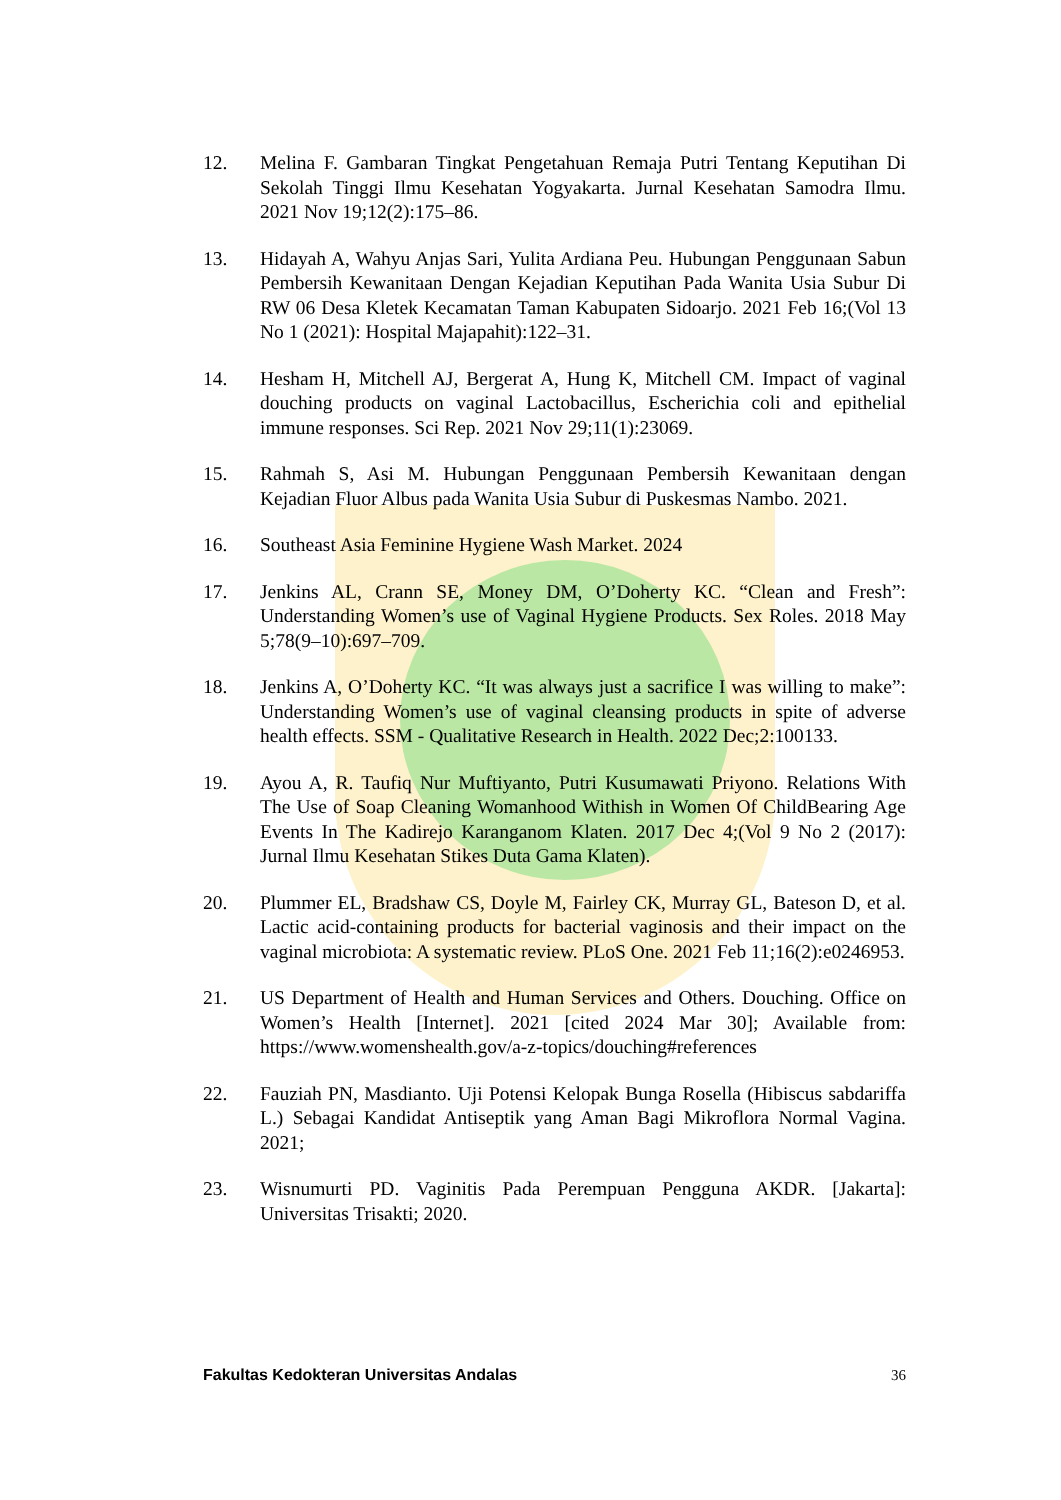12. Melina F. Gambaran Tingkat Pengetahuan Remaja Putri Tentang Keputihan Di Sekolah Tinggi Ilmu Kesehatan Yogyakarta. Jurnal Kesehatan Samodra Ilmu. 2021 Nov 19;12(2):175–86.
13. Hidayah A, Wahyu Anjas Sari, Yulita Ardiana Peu. Hubungan Penggunaan Sabun Pembersih Kewanitaan Dengan Kejadian Keputihan Pada Wanita Usia Subur Di RW 06 Desa Kletek Kecamatan Taman Kabupaten Sidoarjo. 2021 Feb 16;(Vol 13 No 1 (2021): Hospital Majapahit):122–31.
14. Hesham H, Mitchell AJ, Bergerat A, Hung K, Mitchell CM. Impact of vaginal douching products on vaginal Lactobacillus, Escherichia coli and epithelial immune responses. Sci Rep. 2021 Nov 29;11(1):23069.
15. Rahmah S, Asi M. Hubungan Penggunaan Pembersih Kewanitaan dengan Kejadian Fluor Albus pada Wanita Usia Subur di Puskesmas Nambo. 2021.
16. Southeast Asia Feminine Hygiene Wash Market. 2024
17. Jenkins AL, Crann SE, Money DM, O’Doherty KC. “Clean and Fresh”: Understanding Women’s use of Vaginal Hygiene Products. Sex Roles. 2018 May 5;78(9–10):697–709.
18. Jenkins A, O’Doherty KC. “It was always just a sacrifice I was willing to make”: Understanding Women’s use of vaginal cleansing products in spite of adverse health effects. SSM - Qualitative Research in Health. 2022 Dec;2:100133.
19. Ayou A, R. Taufiq Nur Muftiyanto, Putri Kusumawati Priyono. Relations With The Use of Soap Cleaning Womanhood Withish in Women Of ChildBearing Age Events In The Kadirejo Karanganom Klaten. 2017 Dec 4;(Vol 9 No 2 (2017): Jurnal Ilmu Kesehatan Stikes Duta Gama Klaten).
20. Plummer EL, Bradshaw CS, Doyle M, Fairley CK, Murray GL, Bateson D, et al. Lactic acid-containing products for bacterial vaginosis and their impact on the vaginal microbiota: A systematic review. PLoS One. 2021 Feb 11;16(2):e0246953.
21. US Department of Health and Human Services and Others. Douching. Office on Women’s Health [Internet]. 2021 [cited 2024 Mar 30]; Available from: https://www.womenshealth.gov/a-z-topics/douching#references
22. Fauziah PN, Masdianto. Uji Potensi Kelopak Bunga Rosella (Hibiscus sabdariffa L.) Sebagai Kandidat Antiseptik yang Aman Bagi Mikroflora Normal Vagina. 2021;
23. Wisnumurti PD. Vaginitis Pada Perempuan Pengguna AKDR. [Jakarta]: Universitas Trisakti; 2020.
Fakultas Kedokteran Universitas Andalas 36